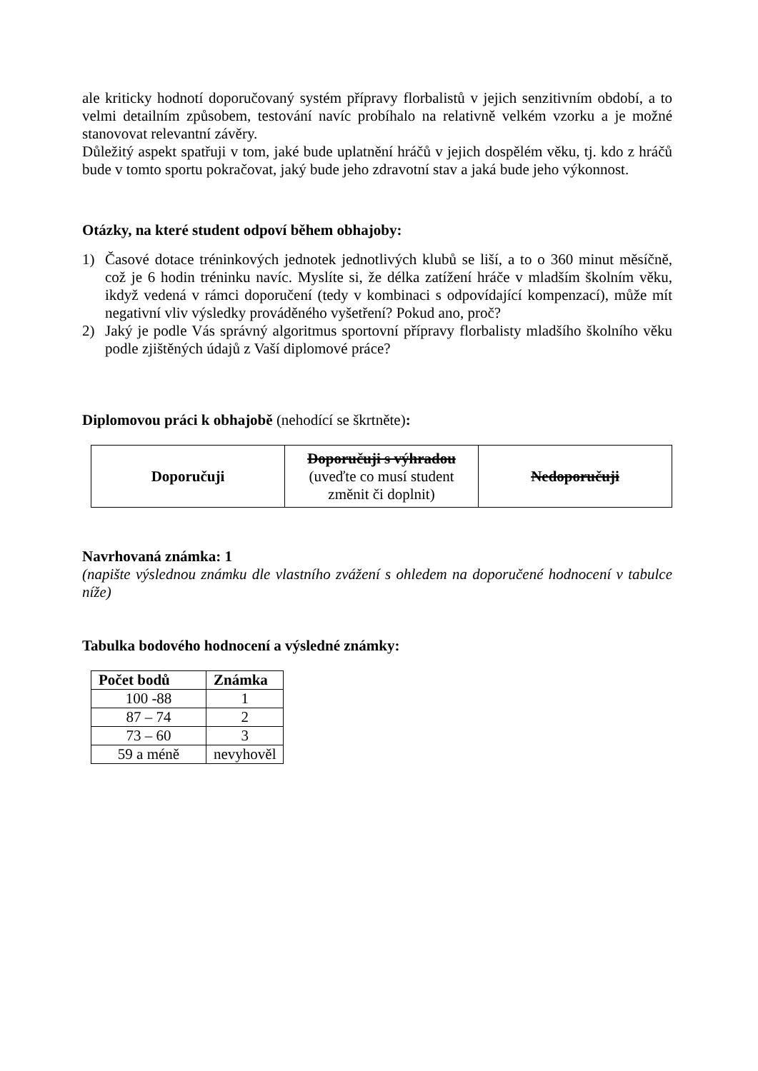ale kriticky hodnotí doporučovaný systém přípravy florbalistů v jejich senzitivním období, a to velmi detailním způsobem, testování navíc probíhalo na relativně velkém vzorku a je možné stanovovat relevantní závěry.
Důležitý aspekt spatřuji v tom, jaké bude uplatnění hráčů v jejich dospělém věku, tj. kdo z hráčů bude v tomto sportu pokračovat, jaký bude jeho zdravotní stav a jaká bude jeho výkonnost.
Otázky, na které student odpoví během obhajoby:
1) Časové dotace tréninkových jednotek jednotlivých klubů se liší, a to o 360 minut měsíčně, což je 6 hodin tréninku navíc. Myslíte si, že délka zatížení hráče v mladším školním věku, ikdyž vedená v rámci doporučení (tedy v kombinaci s odpovídající kompenzací), může mít negativní vliv výsledky prováděného vyšetření? Pokud ano, proč?
2) Jaký je podle Vás správný algoritmus sportovní přípravy florbalisty mladšího školního věku podle zjištěných údajů z Vaší diplomové práce?
Diplomovou práci k obhajobě (nehodící se škrtněte):
| Doporučuji | Doporučuji s výhradou (uveďte co musí student změnit či doplnit) | Nedoporučuji |
Navrhovaná známka: 1
(napište výslednou známku dle vlastního zvážení s ohledem na doporučené hodnocení v tabulce níže)
Tabulka bodového hodnocení a výsledné známky:
| Počet bodů | Známka |
| --- | --- |
| 100 -88 | 1 |
| 87 – 74 | 2 |
| 73 – 60 | 3 |
| 59 a méně | nevyhověl |